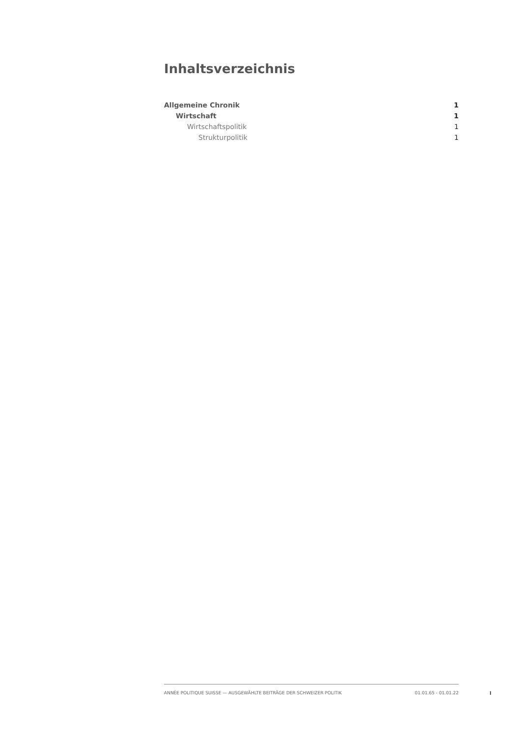Inhaltsverzeichnis
Allgemeine Chronik 1
Wirtschaft 1
Wirtschaftspolitik 1
Strukturpolitik 1
ANNÉE POLITIQUE SUISSE — AUSGEWÄHLTE BEITRÄGE DER SCHWEIZER POLITIK 01.01.65 - 01.01.22
I